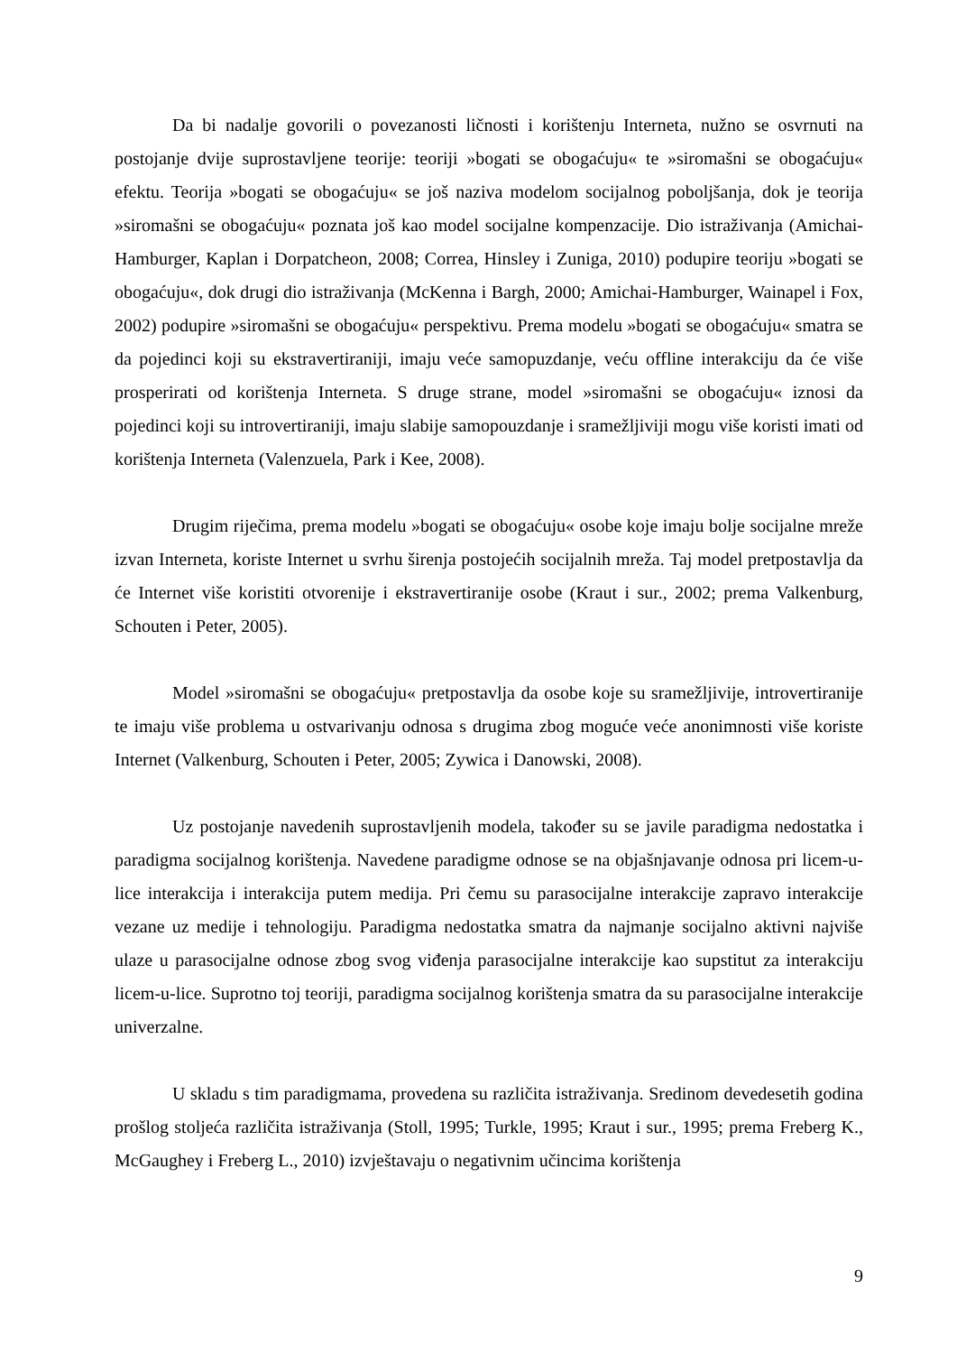Da bi nadalje govorili o povezanosti ličnosti i korištenju Interneta, nužno se osvrnuti na postojanje dvije suprostavljene teorije: teoriji »bogati se obogaćuju« te »siromašni se obogaćuju« efektu. Teorija »bogati se obogaćuju« se još naziva modelom socijalnog poboljšanja, dok je teorija »siromašni se obogaćuju« poznata još kao model socijalne kompenzacije. Dio istraživanja (Amichai-Hamburger, Kaplan i Dorpatcheon, 2008; Correa, Hinsley i Zuniga, 2010) podupire teoriju »bogati se obogaćuju«, dok drugi dio istraživanja (McKenna i Bargh, 2000; Amichai-Hamburger, Wainapel i Fox, 2002) podupire »siromašni se obogaćuju« perspektivu. Prema modelu »bogati se obogaćuju« smatra se da pojedinci koji su ekstravertiraniji, imaju veće samopuzdanje, veću offline interakciju da će više prosperirati od korištenja Interneta. S druge strane, model »siromašni se obogaćuju« iznosi da pojedinci koji su introvertiraniji, imaju slabije samopouzdanje i sramežljiviji mogu više koristi imati od korištenja Interneta (Valenzuela, Park i Kee, 2008).
Drugim riječima, prema modelu »bogati se obogaćuju« osobe koje imaju bolje socijalne mreže izvan Interneta, koriste Internet u svrhu širenja postojećih socijalnih mreža. Taj model pretpostavlja da će Internet više koristiti otvorenije i ekstravertiranije osobe (Kraut i sur., 2002; prema Valkenburg, Schouten i Peter, 2005).
Model »siromašni se obogaćuju« pretpostavlja da osobe koje su sramežljivije, introvertiranije te imaju više problema u ostvarivanju odnosa s drugima zbog moguće veće anonimnosti više koriste Internet (Valkenburg, Schouten i Peter, 2005; Zywica i Danowski, 2008).
Uz postojanje navedenih suprostavljenih modela, također su se javile paradigma nedostatka i paradigma socijalnog korištenja. Navedene paradigme odnose se na objašnjavanje odnosa pri licem-u-lice interakcija i interakcija putem medija. Pri čemu su parasocijalne interakcije zapravo interakcije vezane uz medije i tehnologiju. Paradigma nedostatka smatra da najmanje socijalno aktivni najviše ulaze u parasocijalne odnose zbog svog viđenja parasocijalne interakcije kao supstitut za interakciju licem-u-lice. Suprotno toj teoriji, paradigma socijalnog korištenja smatra da su parasocijalne interakcije univerzalne.
U skladu s tim paradigmama, provedena su različita istraživanja. Sredinom devedesetih godina prošlog stoljeća različita istraživanja (Stoll, 1995; Turkle, 1995; Kraut i sur., 1995; prema Freberg K., McGaughey i Freberg L., 2010) izvještavaju o negativnim učincima korištenja
9